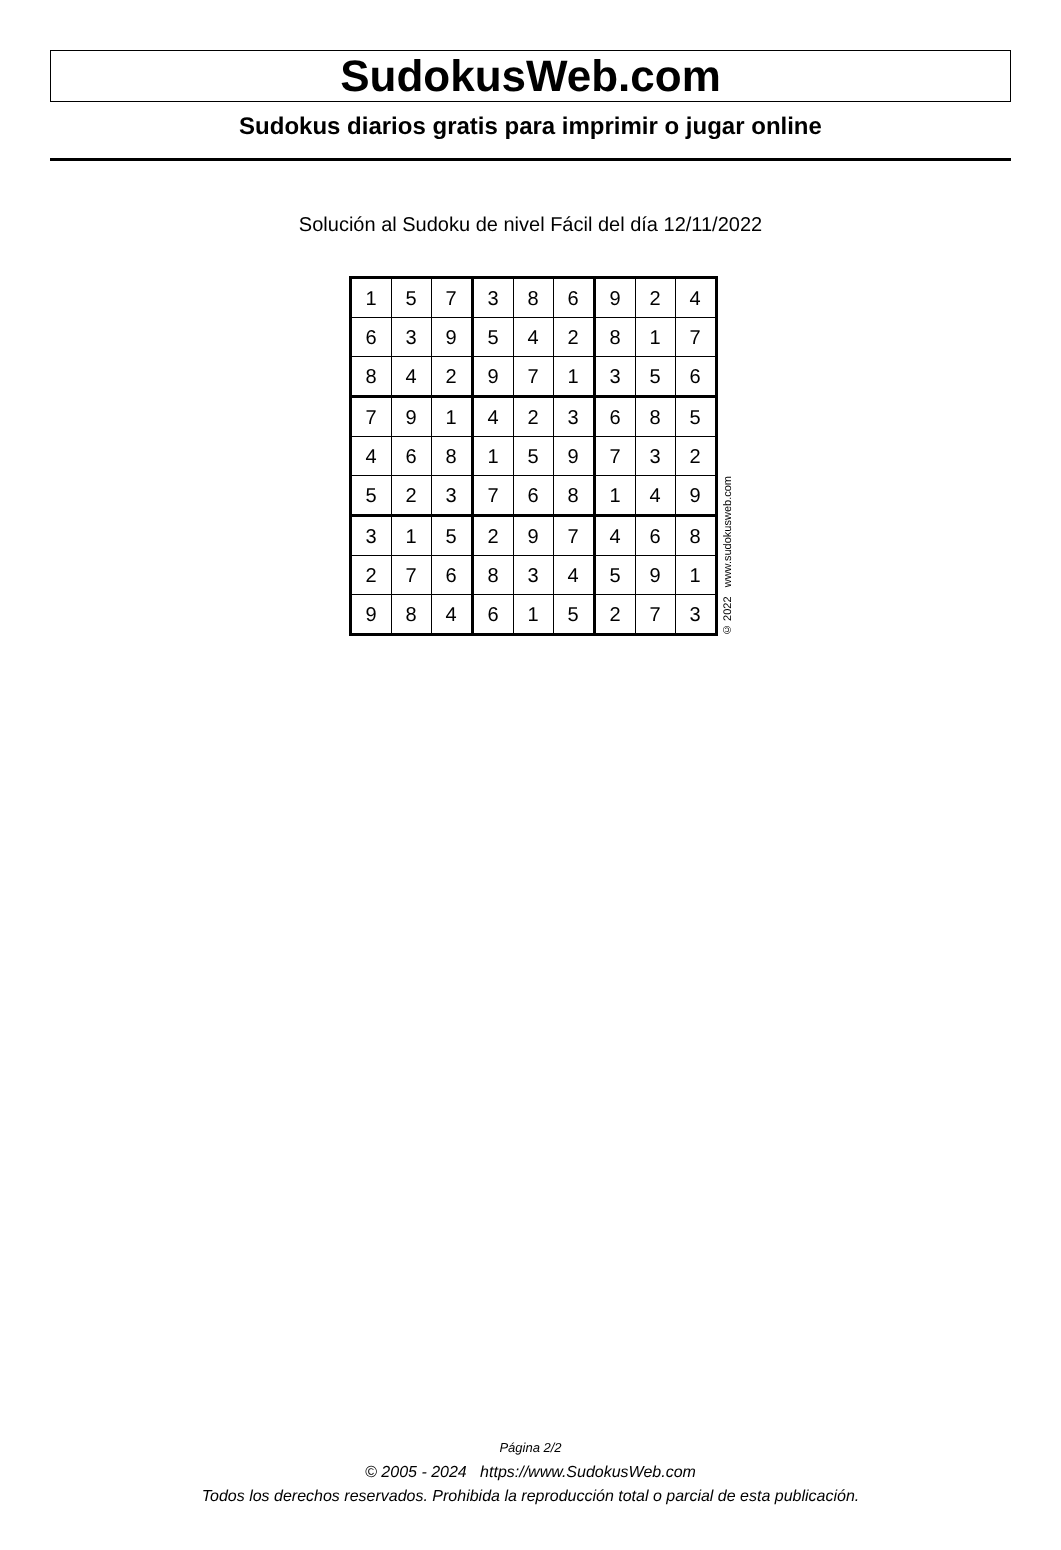SudokusWeb.com
Sudokus diarios gratis para imprimir o jugar online
Solución al Sudoku de nivel Fácil del día 12/11/2022
| 1 | 5 | 7 | 3 | 8 | 6 | 9 | 2 | 4 |
| 6 | 3 | 9 | 5 | 4 | 2 | 8 | 1 | 7 |
| 8 | 4 | 2 | 9 | 7 | 1 | 3 | 5 | 6 |
| 7 | 9 | 1 | 4 | 2 | 3 | 6 | 8 | 5 |
| 4 | 6 | 8 | 1 | 5 | 9 | 7 | 3 | 2 |
| 5 | 2 | 3 | 7 | 6 | 8 | 1 | 4 | 9 |
| 3 | 1 | 5 | 2 | 9 | 7 | 4 | 6 | 8 |
| 2 | 7 | 6 | 8 | 3 | 4 | 5 | 9 | 1 |
| 9 | 8 | 4 | 6 | 1 | 5 | 2 | 7 | 3 |
© 2022 www.sudokusweb.com
Página 2/2
© 2005 - 2024 https://www.SudokusWeb.com
Todos los derechos reservados. Prohibida la reproducción total o parcial de esta publicación.